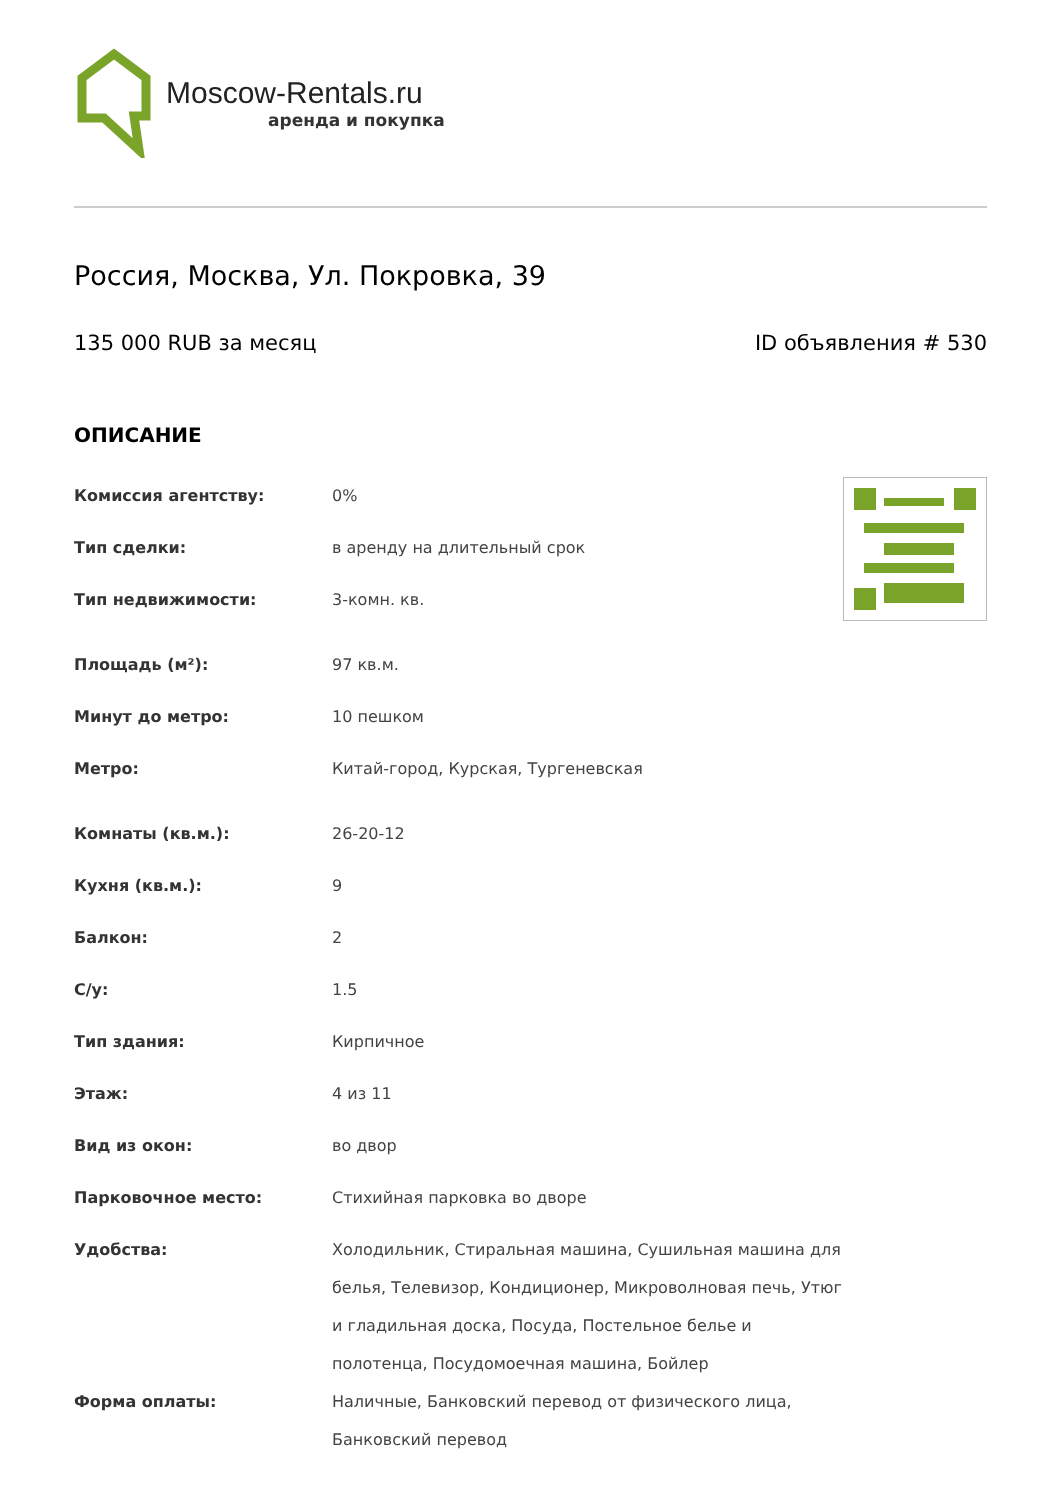Moscow-Rentals.ru
аренда и покупка
Россия, Москва, Ул. Покровка, 39
135 000 RUB за месяц ID объявления # 530
ОПИСАНИЕ
| Комиссия агентству: | 0% |
| Тип сделки: | в аренду на длительный срок |
| Тип недвижимости: | 3-комн. кв. |
| Площадь (м²): | 97 кв.м. |
| Минут до метро: | 10 пешком |
| Метро: | Китай-город, Курская, Тургеневская |
| Комнаты (кв.м.): | 26-20-12 |
| Кухня (кв.м.): | 9 |
| Балкон: | 2 |
| С/у: | 1.5 |
| Тип здания: | Кирпичное |
| Этаж: | 4 из 11 |
| Вид из окон: | во двор |
| Парковочное место: | Стихийная парковка во дворе |
| Удобства: | Холодильник, Стиральная машина, Сушильная машина для белья, Телевизор, Кондиционер, Микроволновая печь, Утюг и гладильная доска, Посуда, Постельное белье и полотенца, Посудомоечная машина, Бойлер |
| Форма оплаты: | Наличные, Банковский перевод от физического лица, Банковский перевод |